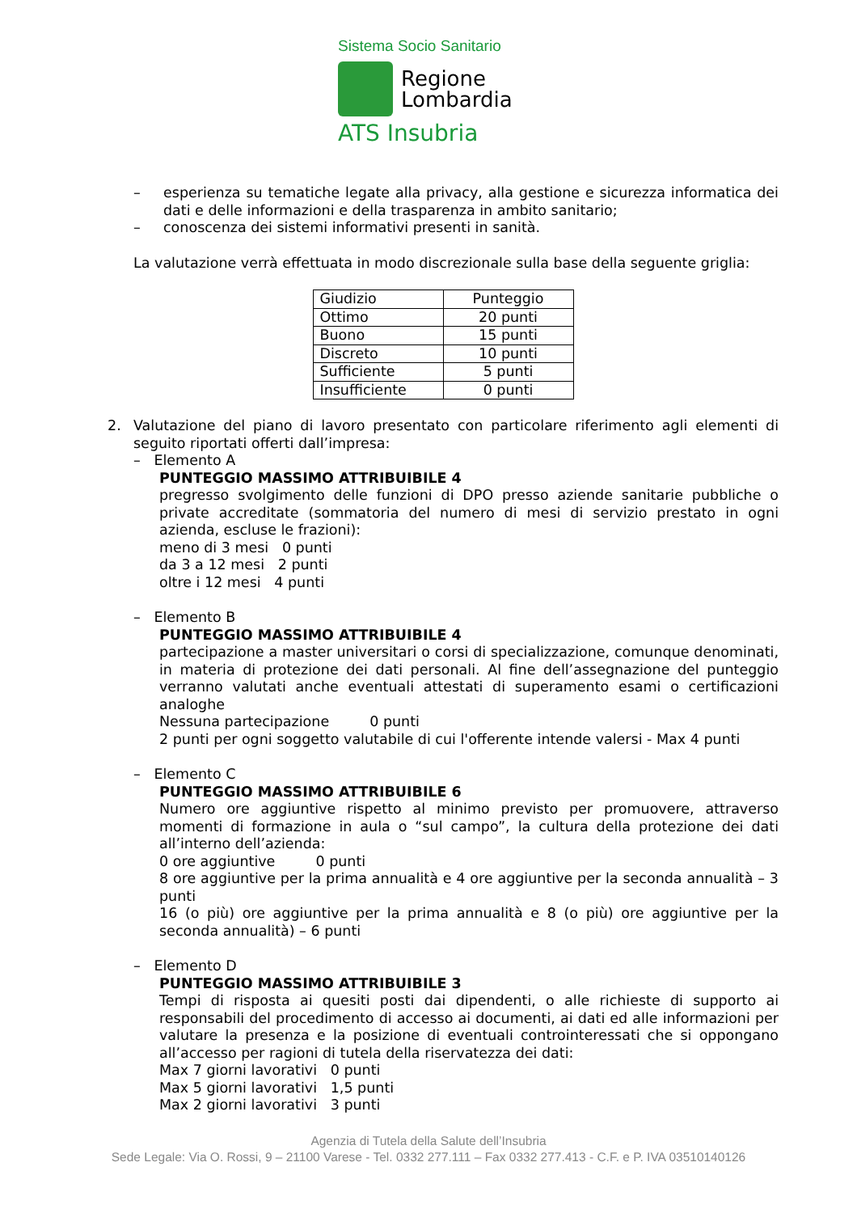Sistema Socio Sanitario
Regione
Lombardia
ATS Insubria
– esperienza su tematiche legate alla privacy, alla gestione e sicurezza informatica dei dati e delle informazioni e della trasparenza in ambito sanitario;
– conoscenza dei sistemi informativi presenti in sanità.
La valutazione verrà effettuata in modo discrezionale sulla base della seguente griglia:
| Giudizio | Punteggio |
| Ottimo | 20 punti |
| Buono | 15 punti |
| Discreto | 10 punti |
| Sufficiente | 5 punti |
| Insufficiente | 0 punti |
2. Valutazione del piano di lavoro presentato con particolare riferimento agli elementi di seguito riportati offerti dall’impresa:
– Elemento A
PUNTEGGIO MASSIMO ATTRIBUIBILE 4
pregresso svolgimento delle funzioni di DPO presso aziende sanitarie pubbliche o private accreditate (sommatoria del numero di mesi di servizio prestato in ogni azienda, escluse le frazioni):
meno di 3 mesi 0 punti
da 3 a 12 mesi 2 punti
oltre i 12 mesi 4 punti
– Elemento B
PUNTEGGIO MASSIMO ATTRIBUIBILE 4
partecipazione a master universitari o corsi di specializzazione, comunque denominati, in materia di protezione dei dati personali. Al fine dell’assegnazione del punteggio verranno valutati anche eventuali attestati di superamento esami o certificazioni analoghe
Nessuna partecipazione 0 punti
2 punti per ogni soggetto valutabile di cui l'offerente intende valersi - Max 4 punti
– Elemento C
PUNTEGGIO MASSIMO ATTRIBUIBILE 6
Numero ore aggiuntive rispetto al minimo previsto per promuovere, attraverso momenti di formazione in aula o “sul campo”, la cultura della protezione dei dati all’interno dell’azienda:
0 ore aggiuntive 0 punti
8 ore aggiuntive per la prima annualità e 4 ore aggiuntive per la seconda annualità – 3 punti
16 (o più) ore aggiuntive per la prima annualità e 8 (o più) ore aggiuntive per la seconda annualità) – 6 punti
– Elemento D
PUNTEGGIO MASSIMO ATTRIBUIBILE 3
Tempi di risposta ai quesiti posti dai dipendenti, o alle richieste di supporto ai responsabili del procedimento di accesso ai documenti, ai dati ed alle informazioni per valutare la presenza e la posizione di eventuali controinteressati che si oppongano all’accesso per ragioni di tutela della riservatezza dei dati:
Max 7 giorni lavorativi 0 punti
Max 5 giorni lavorativi 1,5 punti
Max 2 giorni lavorativi 3 punti
Agenzia di Tutela della Salute dell’Insubria
Sede Legale: Via O. Rossi, 9 – 21100 Varese - Tel. 0332 277.111 – Fax 0332 277.413 - C.F. e P. IVA 03510140126